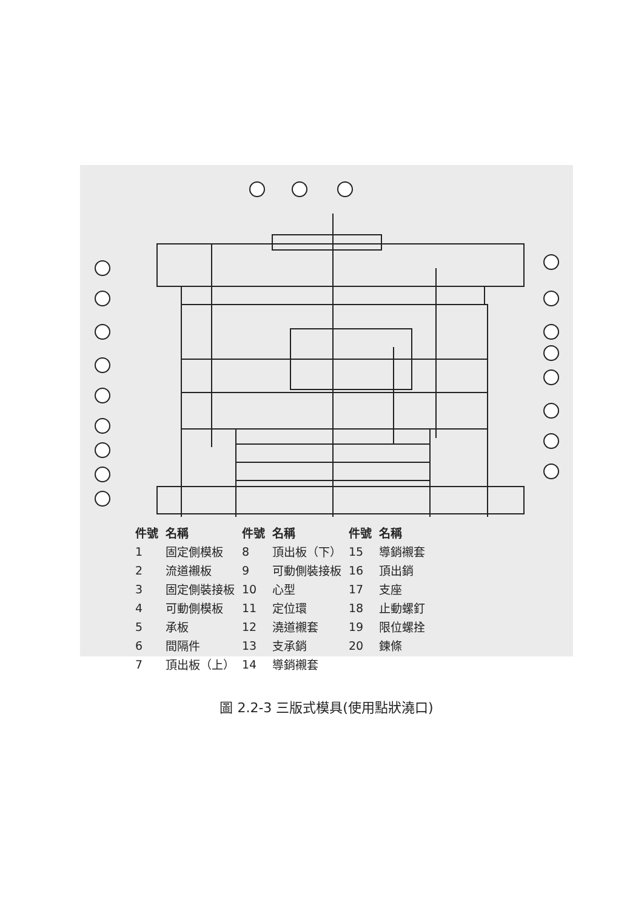| 件號 | 名稱 | 件號 | 名稱 | 件號 | 名稱 |
| --- | --- | --- | --- | --- | --- |
| 1 | 固定側模板 | 8 | 頂出板（下） | 15 | 導銷襯套 |
| 2 | 流道襯板 | 9 | 可動側裝接板 | 16 | 頂出銷 |
| 3 | 固定側裝接板 | 10 | 心型 | 17 | 支座 |
| 4 | 可動側模板 | 11 | 定位環 | 18 | 止動螺釘 |
| 5 | 承板 | 12 | 澆道襯套 | 19 | 限位螺拴 |
| 6 | 間隔件 | 13 | 支承銷 | 20 | 鍊條 |
| 7 | 頂出板（上） | 14 | 導銷襯套 | | |
圖 2.2-3 三版式模具(使用點狀澆口)